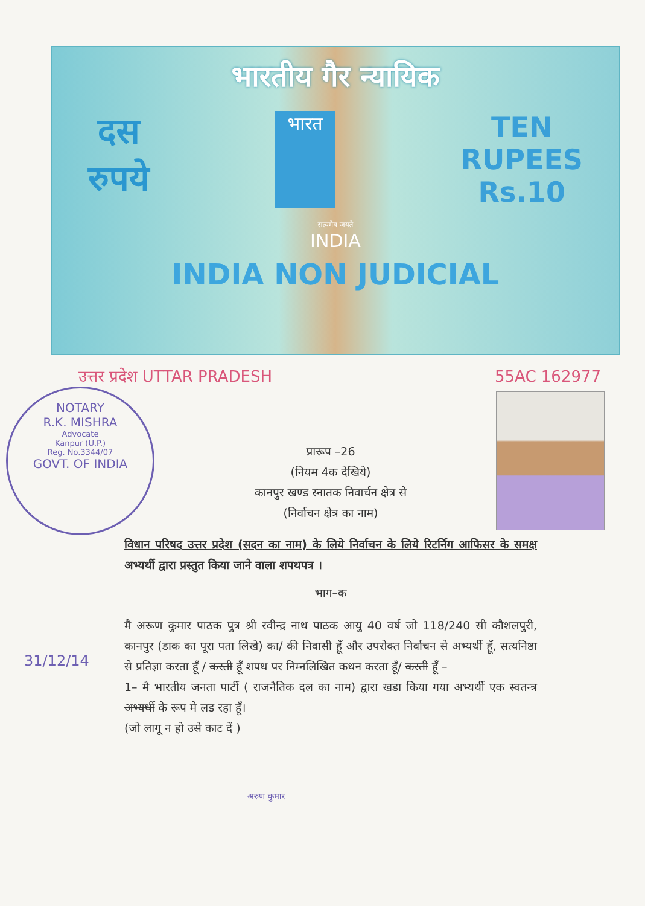भारतीय गैर न्यायिक
दस
रुपये
भारत
TEN
RUPEES
Rs.10
सत्यमेव जयते
INDIA
INDIA NON JUDICIAL
उत्तर प्रदेश UTTAR PRADESH 55AC 162977
NOTARY
R.K. MISHRA
Advocate
Kanpur (U.P.)
Reg. No.3344/07
GOVT. OF INDIA
31/12/14
प्रारूप –26
(नियम 4क देखिये)
कानपुर खण्ड स्नातक निवार्चन क्षेत्र से
(निर्वाचन क्षेत्र का नाम)
विधान परिषद उत्तर प्रदेश (सदन का नाम) के लिये निर्वाचन के लिये रिटर्निग आफिसर के समक्ष अभ्यर्थी द्वारा प्रस्तुत किया जाने वाला शपथपत्र ।
भाग–क
मै अरूण कुमार पाठक पुत्र श्री रवीन्द्र नाथ पाठक आयु 40 वर्ष जो 118/240 सी कौशलपुरी, कानपुर (डाक का पूरा पता लिखे) का/ की निवासी हूँ और उपरोक्त निर्वाचन से अभ्यर्थी हूँ, सत्यनिष्ठा से प्रतिज्ञा करता हूँ / करती हूँ शपथ पर निम्नलिखित कथन करता हूँ/ करती हूँ –
1– मै भारतीय जनता पार्टी ( राजनैतिक दल का नाम) द्वारा खडा किया गया अभ्यर्थी एक स्वतन्त्र अभ्यर्थी के रूप मे लड रहा हूँ।
(जो लागू न हो उसे काट दें )
अरुण कुमार